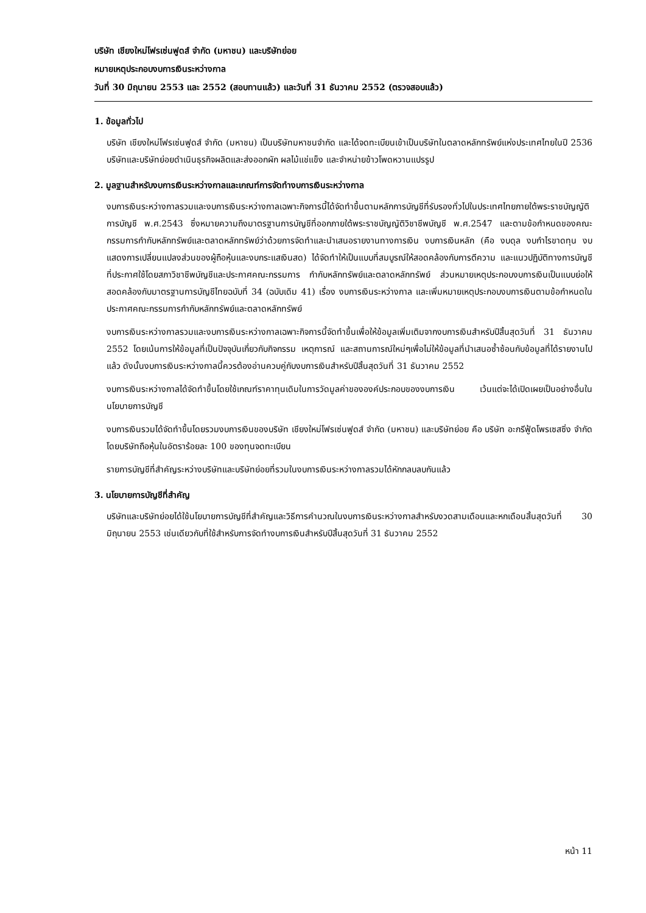บริษัท เชียงใหม่โฟรเซ่นฟูดส์ จำกัด (มหาชน) และบริษัทย่อย
หมายเหตุประกอบงบการเงินระหว่างกาล
วันที่ 30 มิถุนายน 2553 และ 2552 (สอบทานแล้ว) และวันที่ 31 ธันวาคม 2552 (ตรวจสอบแล้ว)
1. ข้อมูลทั่วไป
บริษัท เชียงใหม่โฟรเซ่นฟูดส์ จำกัด (มหาชน) เป็นบริษัทมหาชนจำกัด และได้จดทะเบียนเข้าเป็นบริษัทในตลาดหลักทรัพย์แห่งประเทศไทยในปี 2536 บริษัทและบริษัทย่อยดำเนินธุรกิจผลิตและส่งออกผัก ผลไม้แช่แข็ง และจำหน่ายข้าวโพดหวานแปรรูป
2. มูลฐานสำหรับงบการเงินระหว่างกาลและเกณฑ์การจัดทำงบการเงินระหว่างกาล
งบการเงินระหว่างกาลรวมและงบการเงินระหว่างกาลเฉพาะกิจการนี้ได้จัดทำขึ้นตามหลักการบัญชีที่รับรองทั่วไปในประเทศไทยภายใต้พระราชบัญญัติการบัญชี พ.ศ.2543 ซึ่งหมายความถึงมาตรฐานการบัญชีที่ออกภายใต้พระราชบัญญัติวิชาชีพบัญชี พ.ศ.2547 และตามข้อกำหนดของคณะกรรมการกำกับหลักทรัพย์และตลาดหลักทรัพย์ว่าด้วยการจัดทำและนำเสนอรายงานทางการเงิน งบการเงินหลัก (คือ งบดุล งบกำไรขาดทุน งบแสดงการเปลี่ยนแปลงส่วนของผู้ถือหุ้นและงบกระแสเงินสด) ได้จัดทำให้เป็นแบบที่สมบูรณ์ให้สอดคล้องกับการตีความ และแนวปฏิบัติทางการบัญชีที่ประกาศใช้โดยสภาวิชาชีพบัญชีและประกาศคณะกรรมการ กำกับหลักทรัพย์และตลาดหลักทรัพย์ ส่วนหมายเหตุประกอบงบการเงินเป็นแบบย่อให้สอดคล้องกับมาตรฐานการบัญชีไทยฉบับที่ 34 (ฉบับเดิม 41) เรื่อง งบการเงินระหว่างกาล และเพิ่มหมายเหตุประกอบงบการเงินตามข้อกำหนดในประกาศคณะกรรมการกำกับหลักทรัพย์และตลาดหลักทรัพย์
งบการเงินระหว่างกาลรวมและงบการเงินระหว่างกาลเฉพาะกิจการนี้จัดทำขึ้นเพื่อให้ข้อมูลเพิ่มเติมจากงบการเงินสำหรับปีสิ้นสุดวันที่ 31 ธันวาคม 2552 โดยเน้นการให้ข้อมูลที่เป็นปัจจุบันเกี่ยวกับกิจกรรม เหตุการณ์ และสถานการณ์ใหม่ๆเพื่อไม่ให้ข้อมูลที่นำเสนอซ้ำซ้อนกับข้อมูลที่ได้รายงานไปแล้ว ดังนั้นงบการเงินระหว่างกาลนี้ควรต้องอ่านควบคู่กับงบการเงินสำหรับปีสิ้นสุดวันที่ 31 ธันวาคม 2552
งบการเงินระหว่างกาลได้จัดทำขึ้นโดยใช้เกณฑ์ราคาทุนเดิมในการวัดมูลค่าขององค์ประกอบของงบการเงิน เว้นแต่จะได้เปิดเผยเป็นอย่างอื่นในนโยบายการบัญชี
งบการเงินรวมได้จัดทำขึ้นโดยรวมงบการเงินของบริษัท เชียงใหม่โฟรเซ่นฟูดส์ จำกัด (มหาชน) และบริษัทย่อย คือ บริษัท อะกรีฟู้ดโพรเซสซิ่ง จำกัด โดยบริษัทถือหุ้นในอัตราร้อยละ 100 ของทุนจดทะเบียน
รายการบัญชีที่สำคัญระหว่างบริษัทและบริษัทย่อยที่รวมในงบการเงินระหว่างกาลรวมได้หักกลบลบกันแล้ว
3. นโยบายการบัญชีที่สำคัญ
บริษัทและบริษัทย่อยได้ใช้นโยบายการบัญชีที่สำคัญและวิธีการคำนวณในงบการเงินระหว่างกาลสำหรับงวดสามเดือนและหกเดือนสิ้นสุดวันที่ 30 มิถุนายน 2553 เช่นเดียวกับที่ใช้สำหรับการจัดทำงบการเงินสำหรับปีสิ้นสุดวันที่ 31 ธันวาคม 2552
หน้า 11